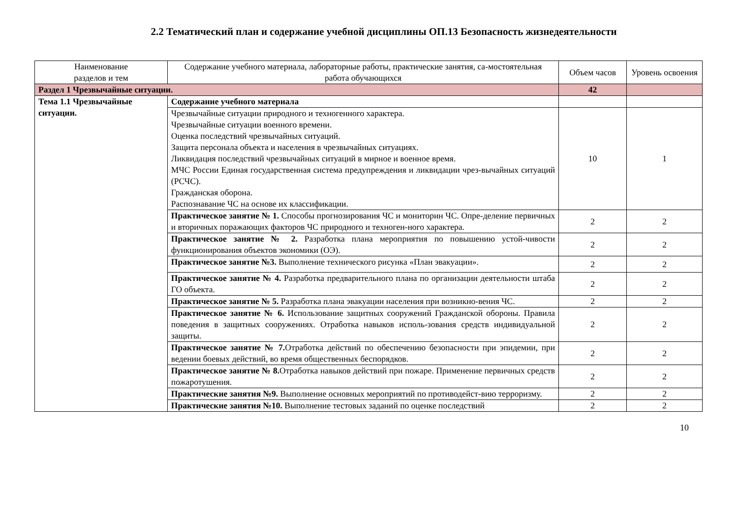2.2 Тематический план и содержание учебной дисциплины ОП.13 Безопасность жизнедеятельности
| Наименование разделов и тем | Содержание учебного материала, лабораторные работы, практические занятия, са-мостоятельная работа обучающихся | Объем часов | Уровень освоения |
| --- | --- | --- | --- |
| Раздел 1 Чрезвычайные ситуации. | | 42 | |
| Тема 1.1 Чрезвычайные ситуации. | Содержание учебного материала | | |
| | Чрезвычайные ситуации природного и техногенного характера. Чрезвычайные ситуации военного времени. Оценка последствий чрезвычайных ситуаций. Защита персонала объекта и населения в чрезвычайных ситуациях. Ликвидация последствий чрезвычайных ситуаций в мирное и военное время. МЧС России Единая государственная система предупреждения и ликвидации чрез-вычайных ситуаций (РСЧС). Гражданская оборона. Распознавание ЧС на основе их классификации. | 10 | 1 |
| | Практическое занятие № 1. Способы прогнозирования ЧС и мониторин ЧС. Опре-деление первичных и вторичных поражающих факторов ЧС природного и техноген-ного характера. | 2 | 2 |
| | Практическое занятие № 2. Разработка плана мероприятия по повышению устой-чивости функционирования объектов экономики (ОЭ). | 2 | 2 |
| | Практическое занятие №3. Выполнение технического рисунка «План эвакуации». | 2 | 2 |
| | Практическое занятие № 4. Разработка предварительного плана по организации деятельности штаба ГО объекта. | 2 | 2 |
| | Практическое занятие № 5. Разработка плана эвакуации населения при возникно-вения ЧС. | 2 | 2 |
| | Практическое занятие № 6. Использование защитных сооружений Гражданской обороны. Правила поведения в защитных сооружениях. Отработка навыков исполь-зования средств индивидуальной защиты. | 2 | 2 |
| | Практическое занятие № 7. Отработка действий по обеспечению безопасности при эпидемии, при ведении боевых действий, во время общественных беспорядков. | 2 | 2 |
| | Практическое занятие № 8. Отработка навыков действий при пожаре. Применение первичных средств пожаротушения. | 2 | 2 |
| | Практические занятия №9. Выполнение основных мероприятий по противодейст-вию терроризму. | 2 | 2 |
| | Практические занятия №10. Выполнение тестовых заданий по оценке последствий | 2 | 2 |
10